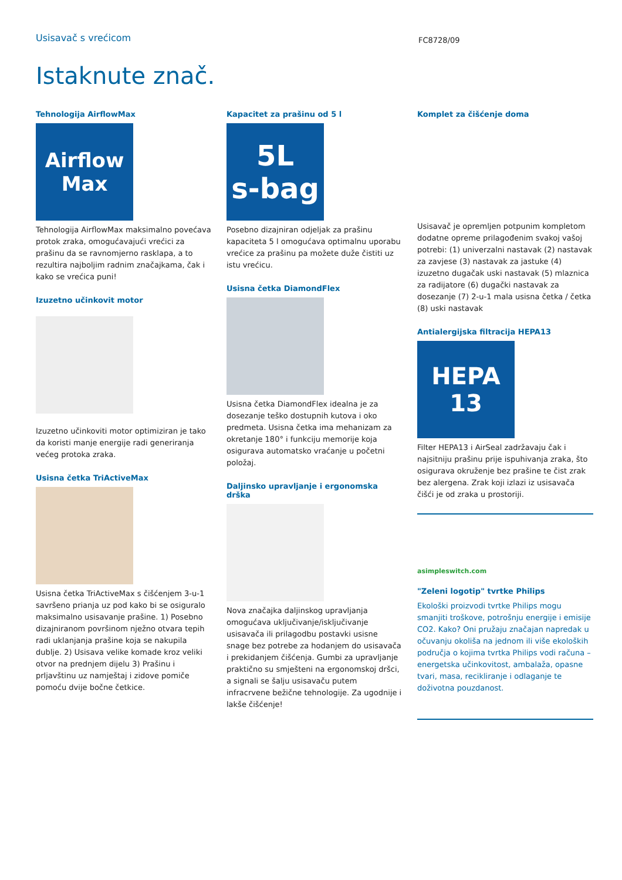Usisavač s vrećicom
FC8728/09
Istaknute znač.
Tehnologija AirflowMax
Airflow Max
Tehnologija AirflowMax maksimalno povećava protok zraka, omogućavajući vrećici za prašinu da se ravnomjerno rasklapa, a to rezultira najboljim radnim značajkama, čak i kako se vrećica puni!
Izuzetno učinkovit motor
Izuzetno učinkoviti motor optimiziran je tako da koristi manje energije radi generiranja većeg protoka zraka.
Usisna četka TriActiveMax
Usisna četka TriActiveMax s čišćenjem 3-u-1 savršeno prianja uz pod kako bi se osiguralo maksimalno usisavanje prašine. 1) Posebno dizajniranom površinom nježno otvara tepih radi uklanjanja prašine koja se nakupila dublje. 2) Usisava velike komade kroz veliki otvor na prednjem dijelu 3) Prašinu i prljavštinu uz namještaj i zidove pomiče pomoću dvije bočne četkice.
Kapacitet za prašinu od 5 l
5L
s-bag
Posebno dizajniran odjeljak za prašinu kapaciteta 5 l omogućava optimalnu uporabu vrećice za prašinu pa možete duže čistiti uz istu vrećicu.
Usisna četka DiamondFlex
Usisna četka DiamondFlex idealna je za dosezanje teško dostupnih kutova i oko predmeta. Usisna četka ima mehanizam za okretanje 180° i funkciju memorije koja osigurava automatsko vraćanje u početni položaj.
Daljinsko upravljanje i ergonomska drška
Nova značajka daljinskog upravljanja omogućava uključivanje/isključivanje usisavača ili prilagodbu postavki usisne snage bez potrebe za hodanjem do usisavača i prekidanjem čišćenja. Gumbi za upravljanje praktično su smješteni na ergonomskoj dršci, a signali se šalju usisavaču putem infracrvene bežične tehnologije. Za ugodnije i lakše čišćenje!
Komplet za čišćenje doma
Usisavač je opremljen potpunim kompletom dodatne opreme prilagođenim svakoj vašoj potrebi: (1) univerzalni nastavak (2) nastavak za zavjese (3) nastavak za jastuke (4) izuzetno dugačak uski nastavak (5) mlaznica za radijatore (6) dugački nastavak za dosezanje (7) 2-u-1 mala usisna četka / četka (8) uski nastavak
Antialergijska filtracija HEPA13
HEPA
13
Filter HEPA13 i AirSeal zadržavaju čak i najsitniju prašinu prije ispuhivanja zraka, što osigurava okruženje bez prašine te čist zrak bez alergena. Zrak koji izlazi iz usisavača čišći je od zraka u prostoriji.
asimpleswitch.com
"Zeleni logotip" tvrtke Philips
Ekološki proizvodi tvrtke Philips mogu smanjiti troškove, potrošnju energije i emisije CO2. Kako? Oni pružaju značajan napredak u očuvanju okoliša na jednom ili više ekoloških područja o kojima tvrtka Philips vodi računa – energetska učinkovitost, ambalaža, opasne tvari, masa, recikliranje i odlaganje te doživotna pouzdanost.